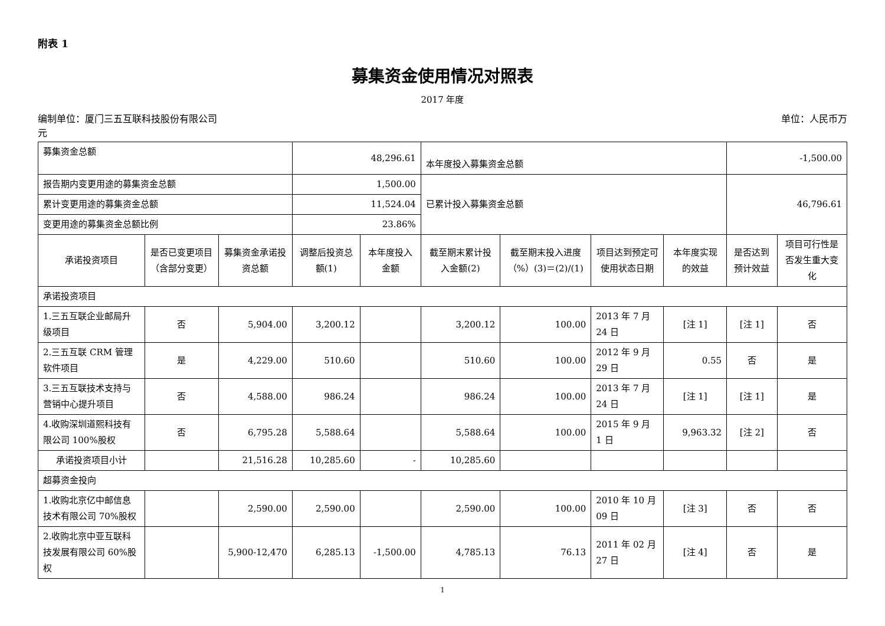附表 1
募集资金使用情况对照表
2017 年度
编制单位：厦门三五互联科技股份有限公司 单位：人民币万
元
| 募集资金总额 | | | 48,296.61 | | 本年度投入募集资金总额 | | | | -1,500.00 | |
| 报告期内变更用途的募集资金总额 | | | 1,500.00 | | 已累计投入募集资金总额 | | | | 46,796.61 | |
| 累计变更用途的募集资金总额 | | | 11,524.04 | | | | | | | |
| 变更用途的募集资金总额比例 | | | 23.86% | | | | | | | |
| 承诺投资项目 | 是否已变更项目（含部分变更） | 募集资金承诺投资总额 | 调整后投资总额(1) | 本年度投入金额 | 截至期末累计投入金额(2) | 截至期末投入进度（%）(3)＝(2)/(1) | 项目达到预定可使用状态日期 | 本年度实现的效益 | 是否达到预计效益 | 项目可行性是否发生重大变化 |
| 承诺投资项目 | | | | | | | | | | |
| 1.三五互联企业邮局升级项目 | 否 | 5,904.00 | 3,200.12 | | 3,200.12 | 100.00 | 2013 年 7 月 24 日 | [注 1] | [注 1] | 否 |
| 2.三五互联 CRM 管理软件项目 | 是 | 4,229.00 | 510.60 | | 510.60 | 100.00 | 2012 年 9 月 29 日 | 0.55 | 否 | 是 |
| 3.三五互联技术支持与营销中心提升项目 | 否 | 4,588.00 | 986.24 | | 986.24 | 100.00 | 2013 年 7 月 24 日 | [注 1] | [注 1] | 是 |
| 4.收购深圳道熙科技有限公司 100%股权 | 否 | 6,795.28 | 5,588.64 | | 5,588.64 | 100.00 | 2015 年 9 月 1 日 | 9,963.32 | [注 2] | 否 |
| 承诺投资项目小计 | | 21,516.28 | 10,285.60 | - | 10,285.60 | | | | | |
| 超募资金投向 | | | | | | | | | | |
| 1.收购北京亿中邮信息技术有限公司 70%股权 | | 2,590.00 | 2,590.00 | | 2,590.00 | 100.00 | 2010 年 10 月 09 日 | [注 3] | 否 | 否 |
| 2.收购北京中亚互联科技发展有限公司 60%股权 | | 5,900-12,470 | 6,285.13 | -1,500.00 | 4,785.13 | 76.13 | 2011 年 02 月 27 日 | [注 4] | 否 | 是 |
1